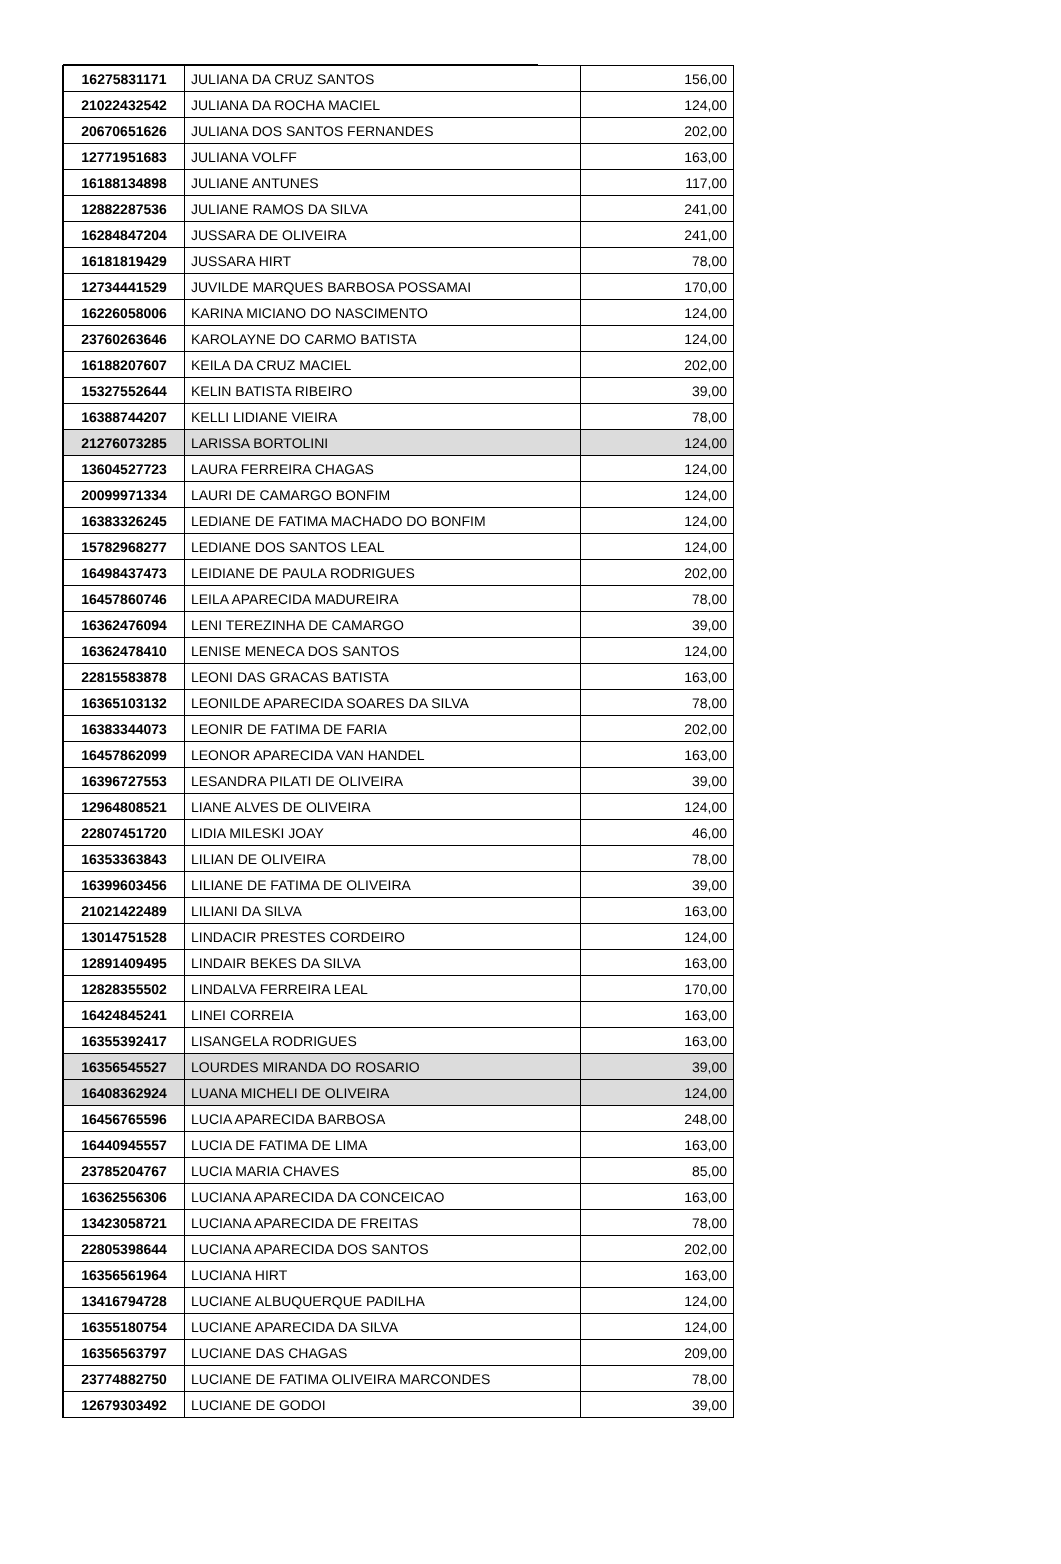| 16275831171 | JULIANA DA CRUZ SANTOS | 156,00 |
| 21022432542 | JULIANA DA ROCHA MACIEL | 124,00 |
| 20670651626 | JULIANA DOS SANTOS FERNANDES | 202,00 |
| 12771951683 | JULIANA VOLFF | 163,00 |
| 16188134898 | JULIANE ANTUNES | 117,00 |
| 12882287536 | JULIANE RAMOS DA SILVA | 241,00 |
| 16284847204 | JUSSARA DE OLIVEIRA | 241,00 |
| 16181819429 | JUSSARA HIRT | 78,00 |
| 12734441529 | JUVILDE MARQUES BARBOSA POSSAMAI | 170,00 |
| 16226058006 | KARINA MICIANO DO NASCIMENTO | 124,00 |
| 23760263646 | KAROLAYNE DO CARMO BATISTA | 124,00 |
| 16188207607 | KEILA DA CRUZ MACIEL | 202,00 |
| 15327552644 | KELIN BATISTA RIBEIRO | 39,00 |
| 16388744207 | KELLI LIDIANE VIEIRA | 78,00 |
| 21276073285 | LARISSA BORTOLINI | 124,00 |
| 13604527723 | LAURA FERREIRA CHAGAS | 124,00 |
| 20099971334 | LAURI DE CAMARGO BONFIM | 124,00 |
| 16383326245 | LEDIANE DE FATIMA MACHADO DO BONFIM | 124,00 |
| 15782968277 | LEDIANE DOS SANTOS LEAL | 124,00 |
| 16498437473 | LEIDIANE DE PAULA RODRIGUES | 202,00 |
| 16457860746 | LEILA APARECIDA MADUREIRA | 78,00 |
| 16362476094 | LENI TEREZINHA DE CAMARGO | 39,00 |
| 16362478410 | LENISE MENECA DOS SANTOS | 124,00 |
| 22815583878 | LEONI DAS GRACAS BATISTA | 163,00 |
| 16365103132 | LEONILDE APARECIDA SOARES DA SILVA | 78,00 |
| 16383344073 | LEONIR DE FATIMA DE FARIA | 202,00 |
| 16457862099 | LEONOR APARECIDA VAN HANDEL | 163,00 |
| 16396727553 | LESANDRA PILATI DE OLIVEIRA | 39,00 |
| 12964808521 | LIANE ALVES DE OLIVEIRA | 124,00 |
| 22807451720 | LIDIA MILESKI JOAY | 46,00 |
| 16353363843 | LILIAN DE OLIVEIRA | 78,00 |
| 16399603456 | LILIANE DE FATIMA DE OLIVEIRA | 39,00 |
| 21021422489 | LILIANI DA SILVA | 163,00 |
| 13014751528 | LINDACIR PRESTES CORDEIRO | 124,00 |
| 12891409495 | LINDAIR BEKES DA SILVA | 163,00 |
| 12828355502 | LINDALVA FERREIRA LEAL | 170,00 |
| 16424845241 | LINEI CORREIA | 163,00 |
| 16355392417 | LISANGELA RODRIGUES | 163,00 |
| 16356545527 | LOURDES MIRANDA DO ROSARIO | 39,00 |
| 16408362924 | LUANA MICHELI DE OLIVEIRA | 124,00 |
| 16456765596 | LUCIA APARECIDA BARBOSA | 248,00 |
| 16440945557 | LUCIA DE FATIMA DE LIMA | 163,00 |
| 23785204767 | LUCIA MARIA CHAVES | 85,00 |
| 16362556306 | LUCIANA APARECIDA DA CONCEICAO | 163,00 |
| 13423058721 | LUCIANA APARECIDA DE FREITAS | 78,00 |
| 22805398644 | LUCIANA APARECIDA DOS SANTOS | 202,00 |
| 16356561964 | LUCIANA HIRT | 163,00 |
| 13416794728 | LUCIANE ALBUQUERQUE PADILHA | 124,00 |
| 16355180754 | LUCIANE APARECIDA DA SILVA | 124,00 |
| 16356563797 | LUCIANE DAS CHAGAS | 209,00 |
| 23774882750 | LUCIANE DE FATIMA OLIVEIRA MARCONDES | 78,00 |
| 12679303492 | LUCIANE DE GODOI | 39,00 |